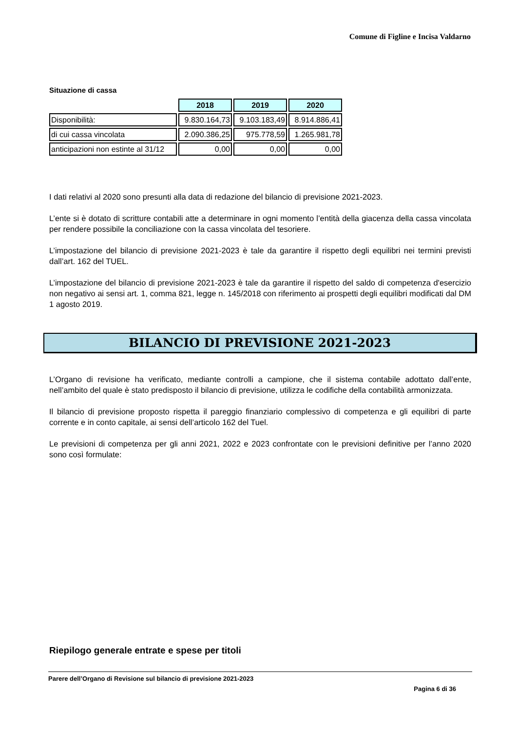Comune di Figline e Incisa Valdarno
Situazione di cassa
| | 2018 | 2019 | 2020 |
| Disponibilità: | 9.830.164,73 | 9.103.183,49 | 8.914.886,41 |
| di cui cassa vincolata | 2.090.386,25 | 975.778,59 | 1.265.981,78 |
| anticipazioni non estinte al 31/12 | 0,00 | 0,00 | 0,00 |
I dati relativi al 2020 sono presunti alla data di redazione del bilancio di previsione 2021-2023.
L’ente si è dotato di scritture contabili atte a determinare in ogni momento l’entità della giacenza della cassa vincolata per rendere possibile la conciliazione con la cassa vincolata del tesoriere.
L’impostazione del bilancio di previsione 2021-2023 è tale da garantire il rispetto degli equilibri nei termini previsti dall’art. 162 del TUEL.
L’impostazione del bilancio di previsione 2021-2023 è tale da garantire il rispetto del saldo di competenza d'esercizio non negativo ai sensi art. 1, comma 821, legge n. 145/2018 con riferimento ai prospetti degli equilibri modificati dal DM 1 agosto 2019.
BILANCIO DI PREVISIONE 2021-2023
L’Organo di revisione ha verificato, mediante controlli a campione, che il sistema contabile adottato dall’ente, nell’ambito del quale è stato predisposto il bilancio di previsione, utilizza le codifiche della contabilità armonizzata.
Il bilancio di previsione proposto rispetta il pareggio finanziario complessivo di competenza e gli equilibri di parte corrente e in conto capitale, ai sensi dell’articolo 162 del Tuel.
Le previsioni di competenza per gli anni 2021, 2022 e 2023 confrontate con le previsioni definitive per l’anno 2020 sono così formulate:
Riepilogo generale entrate e spese per titoli
Parere dell’Organo di Revisione sul bilancio di previsione 2021-2023
Pagina 6 di 36